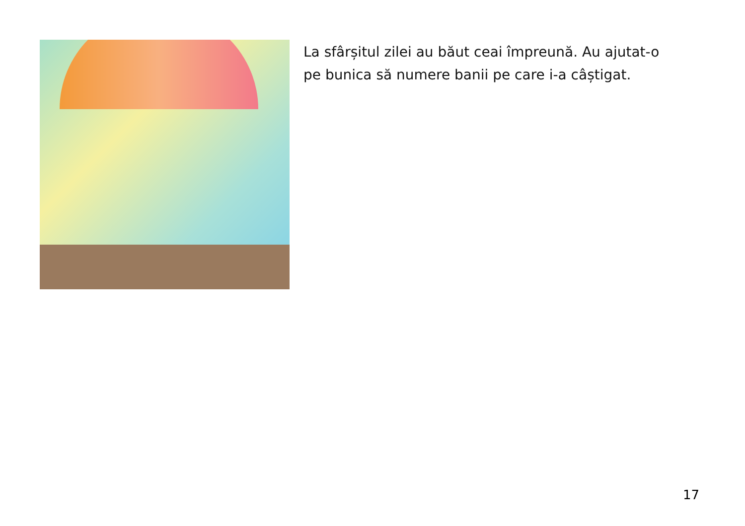La sfârșitul zilei au băut ceai împreună. Au ajutat-o pe bunica să numere banii pe care i-a câștigat.
17